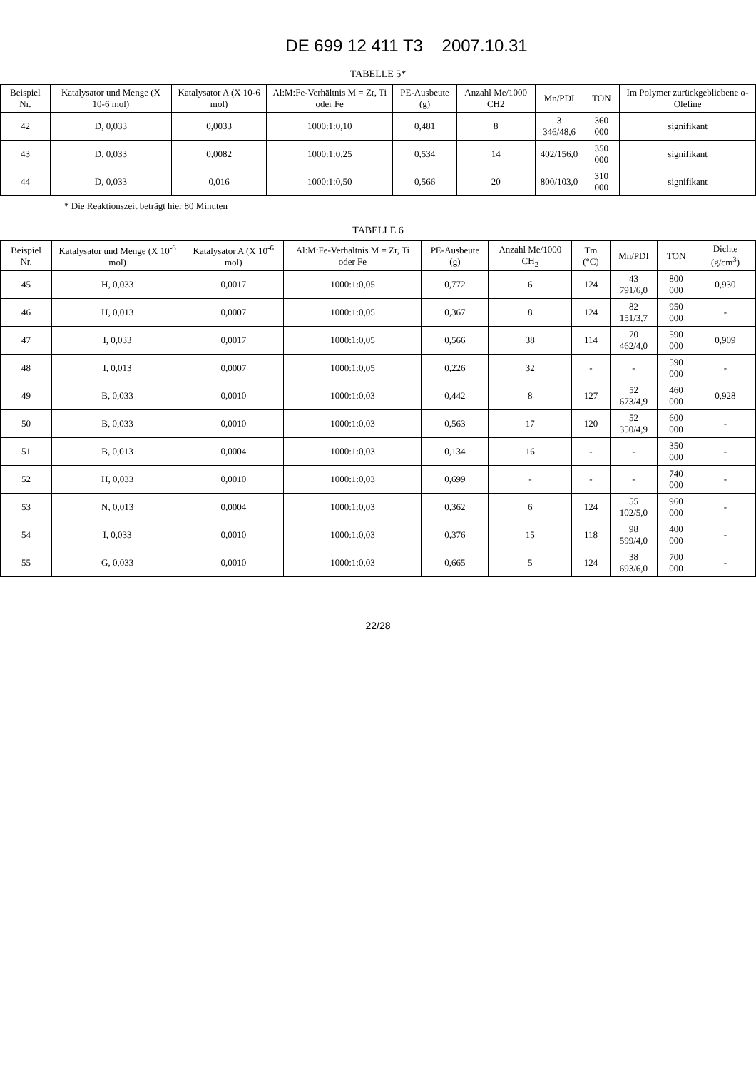DE 699 12 411 T3 2007.10.31
TABELLE 5*
| Beispiel Nr. | Katalysator und Menge (X 10-6 mol) | Katalysator A (X 10-6 mol) | Al:M:Fe-Verhältnis M = Zr, Ti oder Fe | PE-Ausbeute (g) | Anzahl Me/1000 CH2 | Mn/PDI | TON | Im Polymer zurückgebliebene α-Olefine |
| --- | --- | --- | --- | --- | --- | --- | --- | --- |
| 42 | D, 0,033 | 0,0033 | 1000:1:0,10 | 0,481 | 8 | 3 346/48,6 | 360 000 | signifikant |
| 43 | D, 0,033 | 0,0082 | 1000:1:0,25 | 0,534 | 14 | 402/156,0 | 350 000 | signifikant |
| 44 | D, 0,033 | 0,016 | 1000:1:0,50 | 0,566 | 20 | 800/103,0 | 310 000 | signifikant |
* Die Reaktionszeit beträgt hier 80 Minuten
TABELLE 6
| Beispiel Nr. | Katalysator und Menge (X 10<sup>-6</sup> mol) | Katalysator A (X 10<sup>-6</sup> mol) | Al:M:Fe-Verhältnis M = Zr, Ti oder Fe | PE-Ausbeute (g) | Anzahl Me/1000 CH<sub>2</sub> | Tm (°C) | Mn/PDI | TON | Dichte (g/cm<sup>3</sup>) |
| --- | --- | --- | --- | --- | --- | --- | --- | --- | --- |
| 45 | H, 0,033 | 0,0017 | 1000:1:0,05 | 0,772 | 6 | 124 | 43 791/6,0 | 800 000 | 0,930 |
| 46 | H, 0,013 | 0,0007 | 1000:1:0,05 | 0,367 | 8 | 124 | 82 151/3,7 | 950 000 | - |
| 47 | I, 0,033 | 0,0017 | 1000:1:0,05 | 0,566 | 38 | 114 | 70 462/4,0 | 590 000 | 0,909 |
| 48 | I, 0,013 | 0,0007 | 1000:1:0,05 | 0,226 | 32 | - | - | 590 000 | - |
| 49 | B, 0,033 | 0,0010 | 1000:1:0,03 | 0,442 | 8 | 127 | 52 673/4,9 | 460 000 | 0,928 |
| 50 | B, 0,033 | 0,0010 | 1000:1:0,03 | 0,563 | 17 | 120 | 52 350/4,9 | 600 000 | - |
| 51 | B, 0,013 | 0,0004 | 1000:1:0,03 | 0,134 | 16 | - | - | 350 000 | - |
| 52 | H, 0,033 | 0,0010 | 1000:1:0,03 | 0,699 | - | - | - | 740 000 | - |
| 53 | N, 0,013 | 0,0004 | 1000:1:0,03 | 0,362 | 6 | 124 | 55 102/5,0 | 960 000 | - |
| 54 | I, 0,033 | 0,0010 | 1000:1:0,03 | 0,376 | 15 | 118 | 98 599/4,0 | 400 000 | - |
| 55 | G, 0,033 | 0,0010 | 1000:1:0,03 | 0,665 | 5 | 124 | 38 693/6,0 | 700 000 | - |
22/28